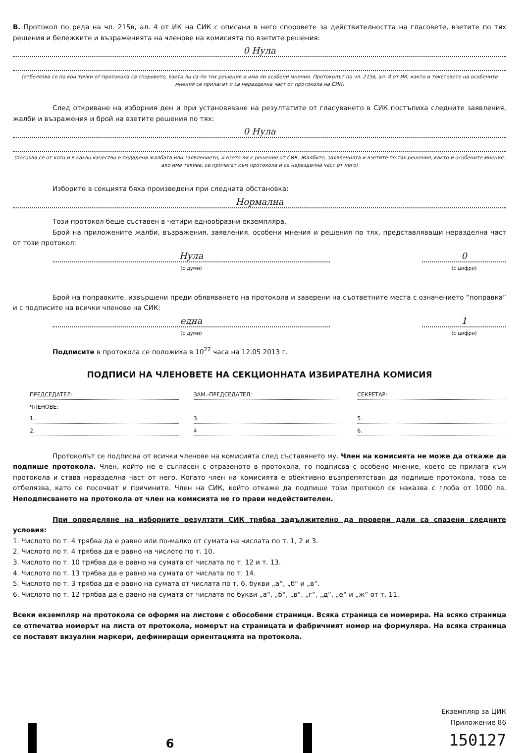В. Протокол по реда на чл. 215в, ал. 4 от ИК на СИК с описани в него споровете за действителността на гласовете, взетите по тях решения и бележките и възраженията на членове на комисията по взетите решения:
0 Нула
(отбелязва се по кои точки от протокола са споровете, взети ли са по тях решения и има ли особени мнения. Протоколът по чл. 215в, ал. 4 от ИК, както и текстовете на особените мнения се прилагат и са неразделна част от протокола на СИК)
След откриване на изборния ден и при установяване на резултатите от гласуването в СИК постъпиха следните заявления, жалби и възражения и брой на взетите решения по тях:
0 Нула
(посочва се от кого и в какво качество е подадена жалбата или заявлението, и взето ли е решение от СИК. Жалбите, заявленията и взетите по тях решения, както и особените мнения, ако има такива, се прилагат към протокола и са неразделна част от него)
Изборите в секцията бяха произведени при следната обстановка:
Нормална
Този протокол беше съставен в четири еднообразни екземпляра.
Брой на приложените жалби, възражения, заявления, особени мнения и решения по тях, представляващи неразделна част от този протокол:
Нула
(с думи)
0
(с цифри)
Брой на поправките, извършени преди обявяването на протокола и заверени на съответните места с означението “поправка” и с подписите на всички членове на СИК:
една
(с думи)
1
(с цифри)
Подписите в протоколa се положиха в 10<sup>22</sup> часа на 12.05 2013 г.
ПОДПИСИ НА ЧЛЕНОВЕТЕ НА СЕКЦИОННАТА ИЗБИРАТЕЛНА КОМИСИЯ
ПРЕДСЕДАТЕЛ:
ЗАМ.-ПРЕДСЕДАТЕЛ:
СЕКРЕТАР:
ЧЛЕНОВЕ:
1.
3.
5.
2.
4
6.
Протоколът се подписва от всички членове на комисията след съставянето му. Член на комисията не може да откаже да подпише протокола. Член, който не е съгласен с отразеното в протокола, го подписва с особено мнение, което се прилага към протокола и става неразделна част от него. Когато член на комисията е обективно възпрепятстван да подпише протокола, това се отбелязва, като се посочват и причините. Член на СИК, който откаже да подпише този протокол се наказва с глоба от 1000 лв. Неподписването на протокола от член на комисията не го прави недействителен.
При определяне на изборните резултати СИК трябва задължително да провери дали са спазени следните условия:
1. Числото по т. 4 трябва да е равно или по-малко от сумата на числата по т. 1, 2 и 3.
2. Числото по т. 4 трябва да е равно на числото по т. 10.
3. Числото по т. 10 трябва да е равно на сумата от числата по т. 12 и т. 13.
4. Числото по т. 13 трябва да е равно на сумата от числата по т. 14.
5. Числото по т. 3 трябва да е равно на сумата от числата по т. 6, букви „а“, „б“ и „в“.
6. Числото по т. 12 трябва да е равно на сумата от числата по букви „а“, „б“, „в“, „г“, „д“, „е“ и „ж“ от т. 11.
Всеки екземпляр на протокола се оформя на листове с обособени страници. Всяка страница се номерира. На всяко страница се отпечатва номерът на листа от протокола, номерът на страницата и фабричният номер на формуляра. На всяка страница се поставят визуални маркери, дефиниращи ориентацията на протокола.
6
Екземпляр за ЦИК
Приложение 86
150127